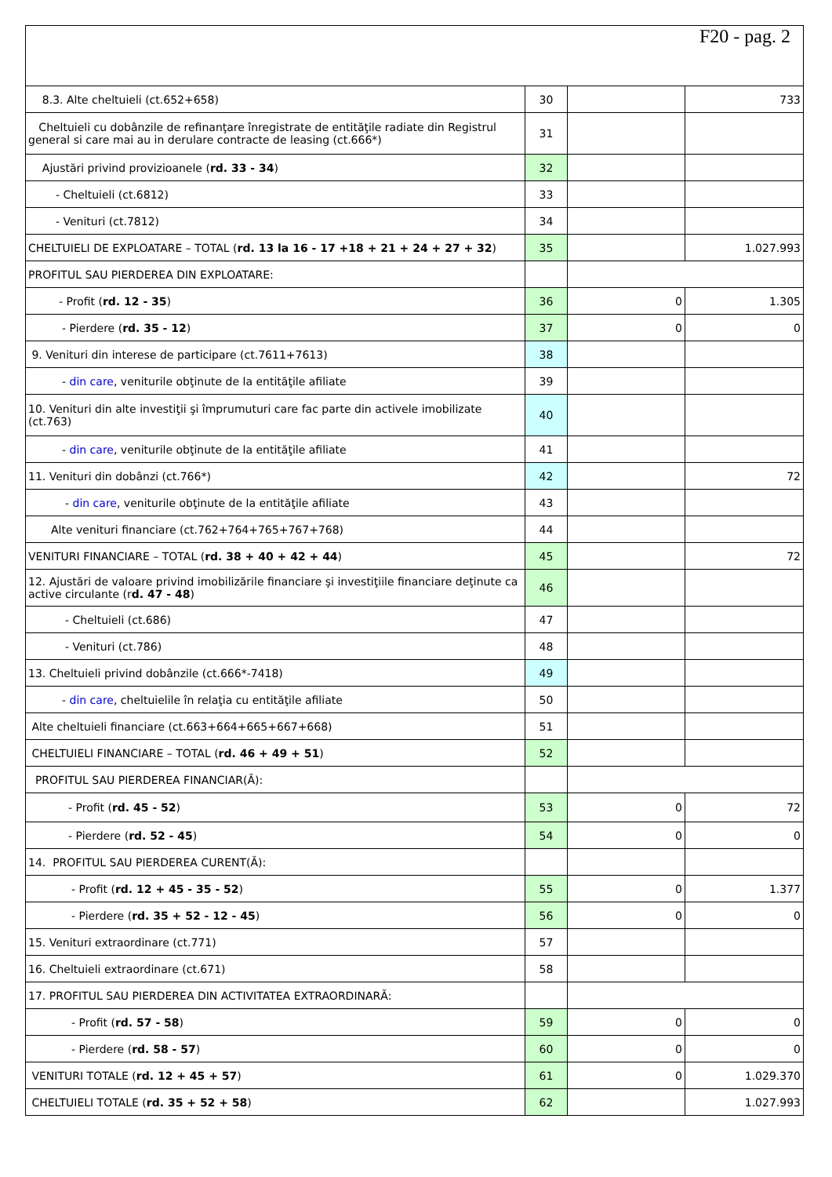F20 - pag. 2
| 8.3. Alte cheltuieli (ct.652+658) | 30 | | 733 |
| Cheltuieli cu dobânzile de refinanţare înregistrate de entităţile radiate din Registrul general si care mai au in derulare contracte de leasing (ct.666*) | 31 | | |
| Ajustări privind provizioanele ( rd. 33 - 34 ) | 32 | | |
| - Cheltuieli (ct.6812) | 33 | | |
| - Venituri (ct.7812) | 34 | | |
| CHELTUIELI DE EXPLOATARE – TOTAL ( rd. 13 la 16 - 17 +18 + 21 + 24 + 27 + 32 ) | 35 | | 1.027.993 |
| PROFITUL SAU PIERDEREA DIN EXPLOATARE: | | | |
| - Profit ( rd. 12 - 35 ) | 36 | 0 | 1.305 |
| - Pierdere ( rd. 35 - 12 ) | 37 | 0 | 0 |
| 9. Venituri din interese de participare (ct.7611+7613) | 38 | | |
| - din care , veniturile obţinute de la entităţile afiliate | 39 | | |
| 10. Venituri din alte investiţii şi împrumuturi care fac parte din activele imobilizate (ct.763) | 40 | | |
| - din care , veniturile obţinute de la entităţile afiliate | 41 | | |
| 11. Venituri din dobânzi (ct.766*) | 42 | | 72 |
| - din care , veniturile obţinute de la entităţile afiliate | 43 | | |
| Alte venituri financiare (ct.762+764+765+767+768) | 44 | | |
| VENITURI FINANCIARE – TOTAL ( rd. 38 + 40 + 42 + 44 ) | 45 | | 72 |
| 12. Ajustări de valoare privind imobilizările financiare şi investiţiile financiare deţinute ca active circulante (r d. 47 - 48 ) | 46 | | |
| - Cheltuieli (ct.686) | 47 | | |
| - Venituri (ct.786) | 48 | | |
| 13. Cheltuieli privind dobânzile (ct.666*-7418) | 49 | | |
| - din care , cheltuielile în relaţia cu entităţile afiliate | 50 | | |
| Alte cheltuieli financiare (ct.663+664+665+667+668) | 51 | | |
| CHELTUIELI FINANCIARE – TOTAL ( rd. 46 + 49 + 51 ) | 52 | | |
| PROFITUL SAU PIERDEREA FINANCIAR(Ă): | | | |
| - Profit ( rd. 45 - 52 ) | 53 | 0 | 72 |
| - Pierdere ( rd. 52 - 45 ) | 54 | 0 | 0 |
| 14. PROFITUL SAU PIERDEREA CURENT(Ă): | | | |
| - Profit ( rd. 12 + 45 - 35 - 52 ) | 55 | 0 | 1.377 |
| - Pierdere ( rd. 35 + 52 - 12 - 45 ) | 56 | 0 | 0 |
| 15. Venituri extraordinare (ct.771) | 57 | | |
| 16. Cheltuieli extraordinare (ct.671) | 58 | | |
| 17. PROFITUL SAU PIERDEREA DIN ACTIVITATEA EXTRAORDINARĂ: | | | |
| - Profit ( rd. 57 - 58 ) | 59 | 0 | 0 |
| - Pierdere ( rd. 58 - 57 ) | 60 | 0 | 0 |
| VENITURI TOTALE ( rd. 12 + 45 + 57 ) | 61 | 0 | 1.029.370 |
| CHELTUIELI TOTALE ( rd. 35 + 52 + 58 ) | 62 | | 1.027.993 |